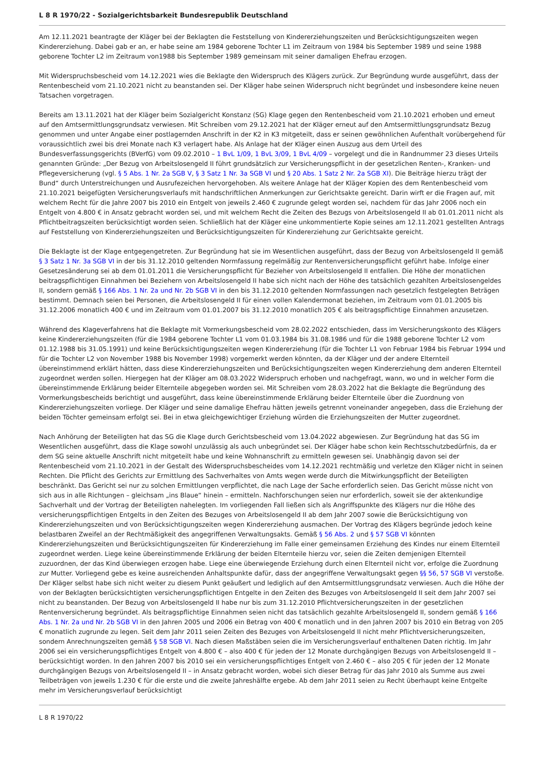L 8 R 1970/22 - Sozialgerichtsbarkeit Bundesrepublik Deutschland
Am 12.11.2021 beantragte der Kläger bei der Beklagten die Feststellung von Kindererziehungszeiten und Berücksichtigungszeiten wegen Kindererziehung. Dabei gab er an, er habe seine am 1984 geborene Tochter L1 im Zeitraum von 1984 bis September 1989 und seine 1988 geborene Tochter L2 im Zeitraum von1988 bis September 1989 gemeinsam mit seiner damaligen Ehefrau erzogen.
Mit Widerspruchsbescheid vom 14.12.2021 wies die Beklagte den Widerspruch des Klägers zurück. Zur Begründung wurde ausgeführt, dass der Rentenbescheid vom 21.10.2021 nicht zu beanstanden sei. Der Kläger habe seinen Widerspruch nicht begründet und insbesondere keine neuen Tatsachen vorgetragen.
Bereits am 13.11.2021 hat der Kläger beim Sozialgericht Konstanz (SG) Klage gegen den Rentenbescheid vom 21.10.2021 erhoben und erneut auf den Amtsermittlungsgrundsatz verwiesen. Mit Schreiben vom 29.12.2021 hat der Kläger erneut auf den Amtsermittlungsgrundsatz Bezug genommen und unter Angabe einer postlagernden Anschrift in der K2 in K3 mitgeteilt, dass er seinen gewöhnlichen Aufenthalt vorübergehend für voraussichtlich zwei bis drei Monate nach K3 verlagert habe. Als Anlage hat der Kläger einen Auszug aus dem Urteil des Bundesverfassungsgerichts (BVerfG) vom 09.02.2010 – 1 BvL 1/09, 1 BvL 3/09, 1 BvL 4/09 – vorgelegt und die in Randnummer 23 dieses Urteils genannten Gründe: „Der Bezug von Arbeitslosengeld II führt grundsätzlich zur Versicherungspflicht in der gesetzlichen Renten-, Kranken- und Pflegeversicherung (vgl. § 5 Abs. 1 Nr. 2a SGB V, § 3 Satz 1 Nr. 3a SGB VI und § 20 Abs. 1 Satz 2 Nr. 2a SGB XI). Die Beiträge hierzu trägt der Bund“ durch Unterstreichungen und Ausrufezeichen hervorgehoben. Als weitere Anlage hat der Kläger Kopien des dem Rentenbescheid vom 21.10.2021 beigefügten Versicherungsverlaufs mit handschriftlichen Anmerkungen zur Gerichtsakte gereicht. Darin wirft er die Fragen auf, mit welchem Recht für die Jahre 2007 bis 2010 ein Entgelt von jeweils 2.460 € zugrunde gelegt worden sei, nachdem für das Jahr 2006 noch ein Entgelt von 4.800 € in Ansatz gebracht worden sei, und mit welchem Recht die Zeiten des Bezugs von Arbeitslosengeld II ab 01.01.2011 nicht als Pflichtbeitragszeiten berücksichtigt worden seien. Schließlich hat der Kläger eine unkommentierte Kopie seines am 12.11.2021 gestellten Antrags auf Feststellung von Kindererziehungszeiten und Berücksichtigungszeiten für Kindererziehung zur Gerichtsakte gereicht.
Die Beklagte ist der Klage entgegengetreten. Zur Begründung hat sie im Wesentlichen ausgeführt, dass der Bezug von Arbeitslosengeld II gemäß § 3 Satz 1 Nr. 3a SGB VI in der bis 31.12.2010 geltenden Normfassung regelmäßig zur Rentenversicherungspflicht geführt habe. Infolge einer Gesetzesänderung sei ab dem 01.01.2011 die Versicherungspflicht für Bezieher von Arbeitslosengeld II entfallen. Die Höhe der monatlichen beitragspflichtigen Einnahmen bei Beziehern von Arbeitslosengeld II habe sich nicht nach der Höhe des tatsächlich gezahlten Arbeitslosengeldes II, sondern gemäß § 166 Abs. 1 Nr. 2a und Nr. 2b SGB VI in den bis 31.12.2010 geltenden Normfassungen nach gesetzlich festgelegten Beträgen bestimmt. Demnach seien bei Personen, die Arbeitslosengeld II für einen vollen Kalendermonat beziehen, im Zeitraum vom 01.01.2005 bis 31.12.2006 monatlich 400 € und im Zeitraum vom 01.01.2007 bis 31.12.2010 monatlich 205 € als beitragspflichtige Einnahmen anzusetzen.
Während des Klageverfahrens hat die Beklagte mit Vormerkungsbescheid vom 28.02.2022 entschieden, dass im Versicherungskonto des Klägers keine Kindererziehungszeiten (für die 1984 geborene Tochter L1 vom 01.03.1984 bis 31.08.1986 und für die 1988 geborene Tochter L2 vom 01.12.1988 bis 31.05.1991) und keine Berücksichtigungszeiten wegen Kindererziehung (für die Tochter L1 von Februar 1984 bis Februar 1994 und für die Tochter L2 von November 1988 bis November 1998) vorgemerkt werden könnten, da der Kläger und der andere Elternteil übereinstimmend erklärt hätten, dass diese Kindererziehungszeiten und Berücksichtigungszeiten wegen Kindererziehung dem anderen Elternteil zugeordnet werden sollen. Hiergegen hat der Kläger am 08.03.2022 Widerspruch erhoben und nachgefragt, wann, wo und in welcher Form die übereinstimmende Erklärung beider Elternteile abgegeben worden sei. Mit Schreiben vom 28.03.2022 hat die Beklagte die Begründung des Vormerkungsbescheids berichtigt und ausgeführt, dass keine übereinstimmende Erklärung beider Elternteile über die Zuordnung von Kindererziehungszeiten vorliege. Der Kläger und seine damalige Ehefrau hätten jeweils getrennt voneinander angegeben, dass die Erziehung der beiden Töchter gemeinsam erfolgt sei. Bei in etwa gleichgewichtiger Erziehung würden die Erziehungszeiten der Mutter zugeordnet.
Nach Anhörung der Beteiligten hat das SG die Klage durch Gerichtsbescheid vom 13.04.2022 abgewiesen. Zur Begründung hat das SG im Wesentlichen ausgeführt, dass die Klage sowohl unzulässig als auch unbegründet sei. Der Kläger habe schon kein Rechtsschutzbedürfnis, da er dem SG seine aktuelle Anschrift nicht mitgeteilt habe und keine Wohnanschrift zu ermitteln gewesen sei. Unabhängig davon sei der Rentenbescheid vom 21.10.2021 in der Gestalt des Widerspruchsbescheides vom 14.12.2021 rechtmäßig und verletze den Kläger nicht in seinen Rechten. Die Pflicht des Gerichts zur Ermittlung des Sachverhaltes von Amts wegen werde durch die Mitwirkungspflicht der Beteiligten beschränkt. Das Gericht sei nur zu solchen Ermittlungen verpflichtet, die nach Lage der Sache erforderlich seien. Das Gericht müsse nicht von sich aus in alle Richtungen – gleichsam „ins Blaue“ hinein – ermitteln. Nachforschungen seien nur erforderlich, soweit sie der aktenkundige Sachverhalt und der Vortrag der Beteiligten nahelegten. Im vorliegenden Fall ließen sich als Angriffspunkte des Klägers nur die Höhe des versicherungspflichtigen Entgelts in den Zeiten des Bezuges von Arbeitslosengeld II ab dem Jahr 2007 sowie die Berücksichtigung von Kindererziehungszeiten und von Berücksichtigungszeiten wegen Kindererziehung ausmachen. Der Vortrag des Klägers begründe jedoch keine belastbaren Zweifel an der Rechtmäßigkeit des angegriffenen Verwaltungsakts. Gemäß § 56 Abs. 2 und § 57 SGB VI könnten Kindererziehungszeiten und Berücksichtigungszeiten für Kindererziehung im Falle einer gemeinsamen Erziehung des Kindes nur einem Elternteil zugeordnet werden. Liege keine übereinstimmende Erklärung der beiden Elternteile hierzu vor, seien die Zeiten demjenigen Elternteil zuzuordnen, der das Kind überwiegen erzogen habe. Liege eine überwiegende Erziehung durch einen Elternteil nicht vor, erfolge die Zuordnung zur Mutter. Vorliegend gebe es keine ausreichenden Anhaltspunkte dafür, dass der angegriffene Verwaltungsakt gegen §§ 56, 57 SGB VI verstoße. Der Kläger selbst habe sich nicht weiter zu diesem Punkt geäußert und lediglich auf den Amtsermittlungsgrundsatz verwiesen. Auch die Höhe der von der Beklagten berücksichtigten versicherungspflichtigen Entgelte in den Zeiten des Bezuges von Arbeitslosengeld II seit dem Jahr 2007 sei nicht zu beanstanden. Der Bezug von Arbeitslosengeld II habe nur bis zum 31.12.2010 Pflichtversicherungszeiten in der gesetzlichen Rentenversicherung begründet. Als beitragspflichtige Einnahmen seien nicht das tatsächlich gezahlte Arbeitslosengeld II, sondern gemäß § 166 Abs. 1 Nr. 2a und Nr. 2b SGB VI in den Jahren 2005 und 2006 ein Betrag von 400 € monatlich und in den Jahren 2007 bis 2010 ein Betrag von 205 € monatlich zugrunde zu legen. Seit dem Jahr 2011 seien Zeiten des Bezuges von Arbeitslosengeld II nicht mehr Pflichtversicherungszeiten, sondern Anrechnungszeiten gemäß § 58 SGB VI. Nach diesen Maßstäben seien die im Versicherungsverlauf enthaltenen Daten richtig. Im Jahr 2006 sei ein versicherungspflichtiges Entgelt von 4.800 € – also 400 € für jeden der 12 Monate durchgängigen Bezugs von Arbeitslosengeld II – berücksichtigt worden. In den Jahren 2007 bis 2010 sei ein versicherungspflichtiges Entgelt von 2.460 € – also 205 € für jeden der 12 Monate durchgängigen Bezugs von Arbeitslosengeld II – in Ansatz gebracht worden, wobei sich dieser Betrag für das Jahr 2010 als Summe aus zwei Teilbeträgen von jeweils 1.230 € für die erste und die zweite Jahreshälfte ergebe. Ab dem Jahr 2011 seien zu Recht überhaupt keine Entgelte mehr im Versicherungsverlauf berücksichtigt
L 8 R 1970/22